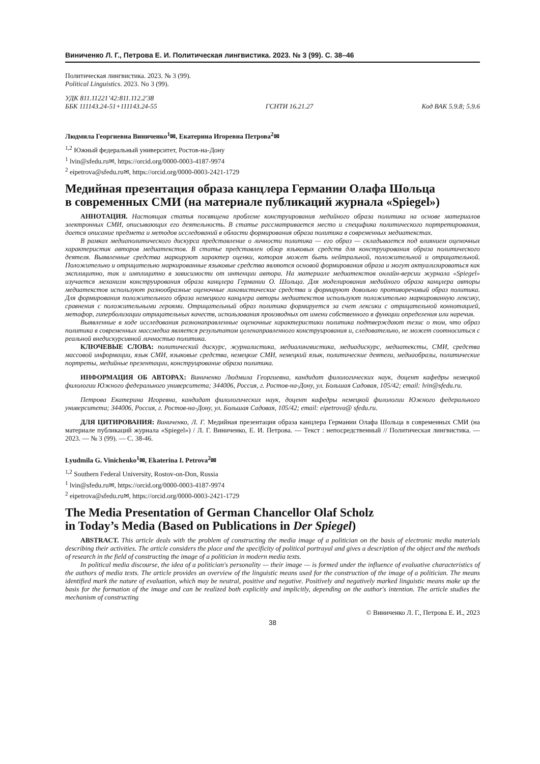Виниченко Л. Г., Петрова Е. И. Политическая лингвистика. 2023. № 3 (99). С. 38–46
Политическая лингвистика. 2023. № 3 (99).
Political Linguistics. 2023. No 3 (99).
УДК 811.11221’42:811.112.2'38
ББК 111143.24-51+111143.24-55 ГСНТИ 16.21.27 Код ВАК 5.9.8; 5.9.6
Людмила Георгиевна Виниченко<sup>1</sup>✉, Екатерина Игоревна Петрова<sup>2</sup>✉
<sup>1,2</sup> Южный федеральный университет, Ростов-на-Дону
<sup>1</sup> lvin@sfedu.ru✉, https://orcid.org/0000-0003-4187-9974
<sup>2</sup> eipetrova@sfedu.ru✉, https://orcid.org/0000-0003-2421-1729
Медийная презентация образа канцлера Германии Олафа Шольца
в современных СМИ (на материале публикаций журнала «Spiegel»)
АННОТАЦИЯ. Настоящая статья посвящена проблеме конструирования медийного образа политика на основе материалов электронных СМИ, описывающих его деятельность. В статье рассматривается место и специфика политического портретирования, дается описание предмета и методов исследований в области формирования образа политика в современных медиатекстах.
В рамках медиаполитического дискурса представление о личности политика — его образ — складывается под влиянием оценочных характеристик авторов медиатекстов. В статье представлен обзор языковых средств для конструирования образа политического деятеля. Выявленные средства маркируют характер оценки, которая может быть нейтральной, положительной и отрицательной. Положительно и отрицательно маркированные языковые средства являются основой формирования образа и могут актуализироваться как эксплицитно, так и имплицитно в зависимости от интенции автора. На материале медиатекстов онлайн-версии журнала «Spiegel» изучается механизм конструирования образа канцлера Германии О. Шольца. Для моделирования медийного образа канцлера авторы медиатекстов используют разнообразные оценочные лингвистические средства и формируют довольно противоречивый образ политика. Для формирования положительного образа немецкого канцлера авторы медиатекстов используют положительно маркированную лексику, сравнения с положительными героями. Отрицательный образ политика формируется за счет лексики с отрицательной коннотацией, метафор, гиперболизации отрицательных качеств, использования производных от имени собственного в функции определения или наречия.
Выявленные в ходе исследования разнонаправленные оценочные характеристики политика подтверждают тезис о том, что образ политика в современных массмедиа является результатом целенаправленного конструирования и, следовательно, не может соотноситься с реальной внедискурсивной личностью политика.
КЛЮЧЕВЫЕ СЛОВА: политический дискурс, журналистика, медиалингвистика, медиадискурс, медиатексты, СМИ, средства массовой информации, язык СМИ, языковые средства, немецкие СМИ, немецкий язык, политические деятели, медиаобразы, политические портреты, медийные презентации, конструирование образа политика.
ИНФОРМАЦИЯ ОБ АВТОРАХ: Виниченко Людмила Георгиевна, кандидат филологических наук, доцент кафедры немецкой филологии Южного федерального университета; 344006, Россия, г. Ростов-на-Дону, ул. Большая Садовая, 105/42; email: lvin@sfedu.ru.
Петрова Екатерина Игоревна, кандидат филологических наук, доцент кафедры немецкой филологии Южного федерального университета; 344006, Россия, г. Ростов-на-Дону, ул. Большая Садовая, 105/42; email: eipetrova@ sfedu.ru.
ДЛЯ ЦИТИРОВАНИЯ: Виниченко, Л. Г. Медийная презентация образа канцлера Германии Олафа Шольца в современных СМИ (на материале публикаций журнала «Spiegel») / Л. Г. Виниченко, Е. И. Петрова. — Текст : непосредственный // Политическая лингвистика. — 2023. — № 3 (99). — С. 38-46.
Lyudmila G. Vinichenko<sup>1</sup>✉, Ekaterina I. Petrova<sup>2</sup>✉
<sup>1,2</sup> Southern Federal University, Rostov-on-Don, Russia
<sup>1</sup> lvin@sfedu.ru✉, https://orcid.org/0000-0003-4187-9974
<sup>2</sup> eipetrova@sfedu.ru✉, https://orcid.org/0000-0003-2421-1729
The Media Presentation of German Chancellor Olaf Scholz
in Today’s Media (Based on Publications in Der Spiegel)
ABSTRACT. This article deals with the problem of constructing the media image of a politician on the basis of electronic media materials describing their activities. The article considers the place and the specificity of political portrayal and gives a description of the object and the methods of research in the field of constructing the image of a politician in modern media texts.
In political media discourse, the idea of a politician's personality — their image — is formed under the influence of evaluative characteristics of the authors of media texts. The article provides an overview of the linguistic means used for the construction of the image of a politician. The means identified mark the nature of evaluation, which may be neutral, positive and negative. Positively and negatively marked linguistic means make up the basis for the formation of the image and can be realized both explicitly and implicitly, depending on the author's intention. The article studies the mechanism of constructing
© Виниченко Л. Г., Петрова Е. И., 2023
38